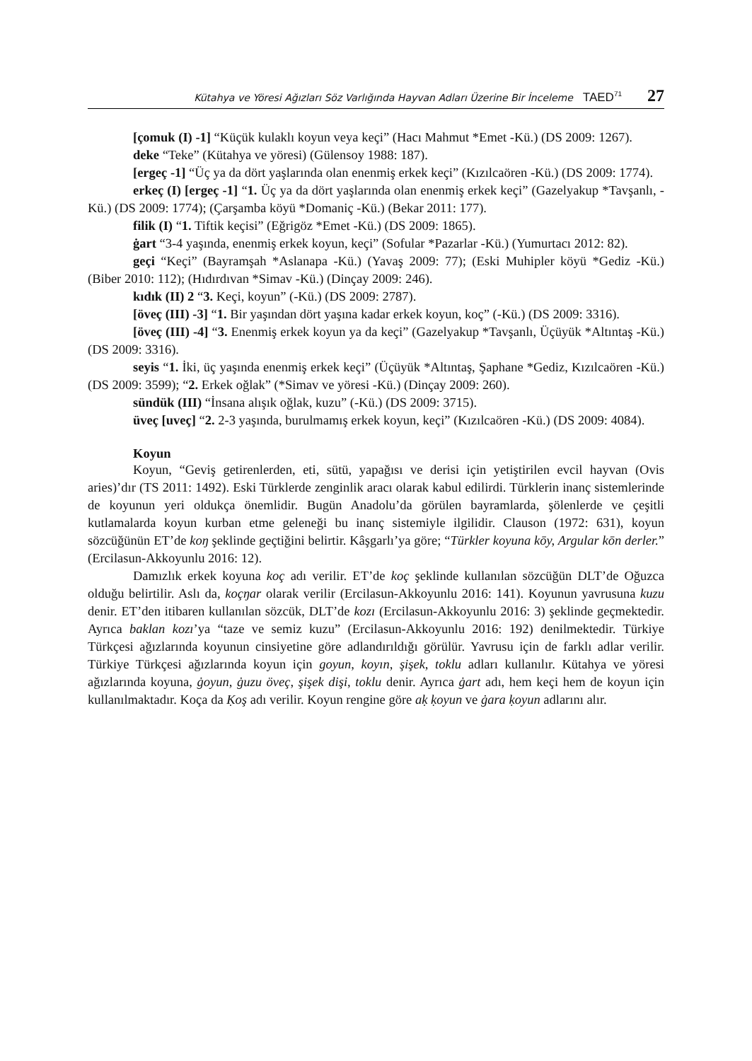Kütahya ve Yöresi Ağızları Söz Varlığında Hayvan Adları Üzerine Bir İnceleme TAED<sup>71</sup> 27
[çomuk (I) -1] “Küçük kulaklı koyun veya keçi” (Hacı Mahmut *Emet -Kü.) (DS 2009: 1267).
deke “Teke” (Kütahya ve yöresi) (Gülensoy 1988: 187).
[ergeç -1] “Üç ya da dört yaşlarında olan enenmiş erkek keçi” (Kızılcaören -Kü.) (DS 2009: 1774).
erkeç (I) [ergeç -1] “1. Üç ya da dört yaşlarında olan enenmiş erkek keçi” (Gazelyakup *Tavşanlı, -Kü.) (DS 2009: 1774); (Çarşamba köyü *Domaniç -Kü.) (Bekar 2011: 177).
filik (I) “1. Tiftik keçisi” (Eğrigöz *Emet -Kü.) (DS 2009: 1865).
ġart “3-4 yaşında, enenmiş erkek koyun, keçi” (Sofular *Pazarlar -Kü.) (Yumurtacı 2012: 82).
geçi “Keçi” (Bayramşah *Aslanapa -Kü.) (Yavaş 2009: 77); (Eski Muhipler köyü *Gediz -Kü.) (Biber 2010: 112); (Hıdırdıvan *Simav -Kü.) (Dinçay 2009: 246).
kıdık (II) 2 “3. Keçi, koyun” (-Kü.) (DS 2009: 2787).
[öveç (III) -3] “1. Bir yaşından dört yaşına kadar erkek koyun, koç” (-Kü.) (DS 2009: 3316).
[öveç (III) -4] “3. Enenmiş erkek koyun ya da keçi” (Gazelyakup *Tavşanlı, Üçüyük *Altıntaş -Kü.) (DS 2009: 3316).
seyis “1. İki, üç yaşında enenmiş erkek keçi” (Üçüyük *Altıntaş, Şaphane *Gediz, Kızılcaören -Kü.) (DS 2009: 3599); “2. Erkek oğlak” (*Simav ve yöresi -Kü.) (Dinçay 2009: 260).
sündük (III) “İnsana alışık oğlak, kuzu” (-Kü.) (DS 2009: 3715).
üveç [uveç] “2. 2-3 yaşında, burulmamış erkek koyun, keçi” (Kızılcaören -Kü.) (DS 2009: 4084).
Koyun
Koyun, “Geviş getirenlerden, eti, sütü, yapağısı ve derisi için yetiştirilen evcil hayvan (Ovis aries)’dır (TS 2011: 1492). Eski Türklerde zenginlik aracı olarak kabul edilirdi. Türklerin inanç sistemlerinde de koyunun yeri oldukça önemlidir. Bugün Anadolu’da görülen bayramlarda, şölenlerde ve çeşitli kutlamalarda koyun kurban etme geleneği bu inanç sistemiyle ilgilidir. Clauson (1972: 631), koyun sözcüğünün ET’de koŋ şeklinde geçtiğini belirtir. Kâşgarlı’ya göre; “Türkler koyuna kōy, Argular kōn derler.” (Ercilasun-Akkoyunlu 2016: 12).
Damızlık erkek koyuna koç adı verilir. ET’de koç şeklinde kullanılan sözcüğün DLT’de Oğuzca olduğu belirtilir. Aslı da, koçŋar olarak verilir (Ercilasun-Akkoyunlu 2016: 141). Koyunun yavrusuna kuzu denir. ET’den itibaren kullanılan sözcük, DLT’de kozı (Ercilasun-Akkoyunlu 2016: 3) şeklinde geçmektedir. Ayrıca baklan kozı’ya “taze ve semiz kuzu” (Ercilasun-Akkoyunlu 2016: 192) denilmektedir. Türkiye Türkçesi ağızlarında koyunun cinsiyetine göre adlandırıldığı görülür. Yavrusu için de farklı adlar verilir. Türkiye Türkçesi ağızlarında koyun için goyun, koyın, şişek, toklu adları kullanılır. Kütahya ve yöresi ağızlarında koyuna, ġoyun, ġuzu öveç, şişek dişi, toklu denir. Ayrıca ġart adı, hem keçi hem de koyun için kullanılmaktadır. Koça da Ḳoş adı verilir. Koyun rengine göre aḳ ḳoyun ve ġara ḳoyun adlarını alır.